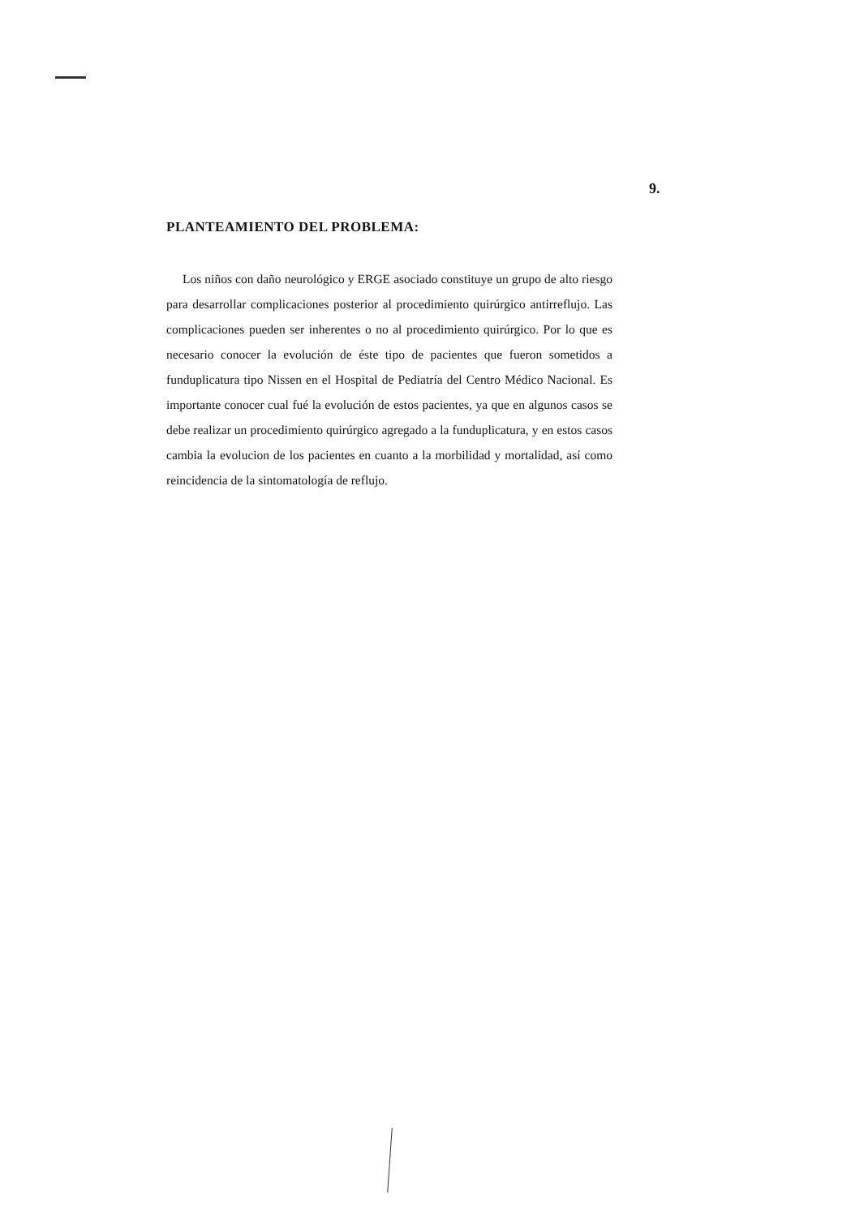9.
PLANTEAMIENTO DEL PROBLEMA:
Los niños con daño neurológico y ERGE asociado constituye un grupo de alto riesgo para desarrollar complicaciones posterior al procedimiento quirúrgico antirreflujo. Las complicaciones pueden ser inherentes o no al procedimiento quirúrgico. Por lo que es necesario conocer la evolución de éste tipo de pacientes que fueron sometidos a funduplicatura tipo Nissen en el Hospital de Pediatría del Centro Médico Nacional. Es importante conocer cual fué la evolución de estos pacientes, ya que en algunos casos se debe realizar un procedimiento quirúrgico agregado a la funduplicatura, y en estos casos cambia la evolucion de los pacientes en cuanto a la morbilidad y mortalidad, así como reincidencia de la sintomatología de reflujo.